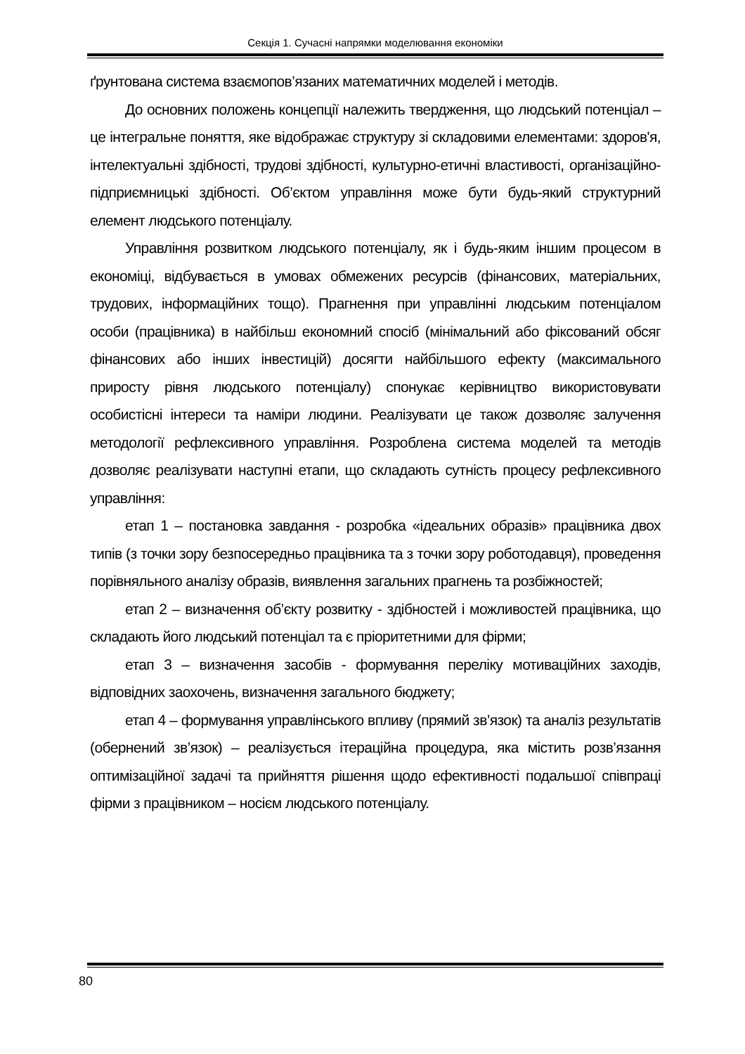Секція 1. Сучасні напрямки моделювання економіки
ґрунтована система взаємопов’язаних математичних моделей і методів.
До основних положень концепції належить твердження, що людський потенціал – це інтегральне поняття, яке відображає структуру зі складовими елементами: здоров'я, інтелектуальні здібності, трудові здібності, культурно-етичні властивості, організаційно-підприємницькі здібності. Об’єктом управління може бути будь-який структурний елемент людського потенціалу.
Управління розвитком людського потенціалу, як і будь-яким іншим процесом в економіці, відбувається в умовах обмежених ресурсів (фінансових, матеріальних, трудових, інформаційних тощо). Прагнення при управлінні людським потенціалом особи (працівника) в найбільш економний спосіб (мінімальний або фіксований обсяг фінансових або інших інвестицій) досягти найбільшого ефекту (максимального приросту рівня людського потенціалу) спонукає керівництво використовувати особистісні інтереси та наміри людини. Реалізувати це також дозволяє залучення методології рефлексивного управління. Розроблена система моделей та методів дозволяє реалізувати наступні етапи, що складають сутність процесу рефлексивного управління:
етап 1 – постановка завдання - розробка «ідеальних образів» працівника двох типів (з точки зору безпосередньо працівника та з точки зору роботодавця), проведення порівняльного аналізу образів, виявлення загальних прагнень та розбіжностей;
етап 2 – визначення об’єкту розвитку - здібностей і можливостей працівника, що складають його людський потенціал та є пріоритетними для фірми;
етап 3 – визначення засобів - формування переліку мотиваційних заходів, відповідних заохочень, визначення загального бюджету;
етап 4 – формування управлінського впливу (прямий зв’язок) та аналіз результатів (обернений зв’язок) – реалізується ітераційна процедура, яка містить розв’язання оптимізаційної задачі та прийняття рішення щодо ефективності подальшої співпраці фірми з працівником – носієм людського потенціалу.
80